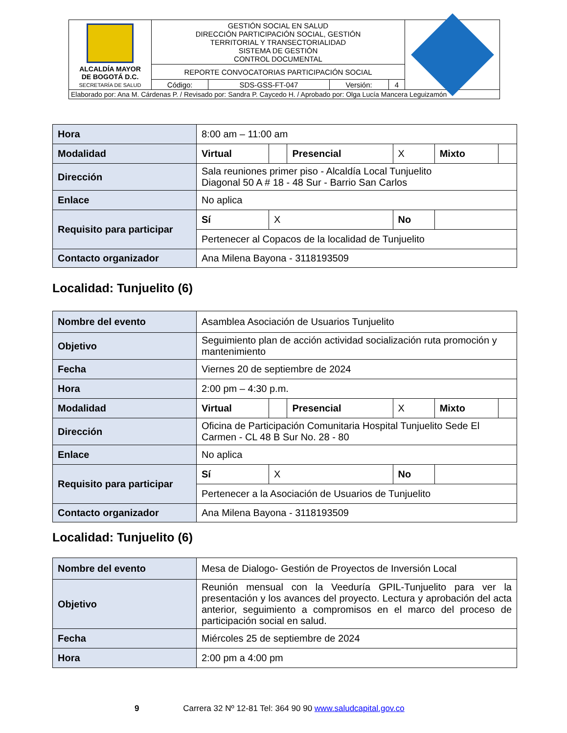| ALCALDÍA MAYOR DE BOGOTÁ D.C. SECRETARÍA DE SALUD | GESTIÓN SOCIAL EN SALUD DIRECCIÓN PARTICIPACIÓN SOCIAL, GESTIÓN TERRITORIAL Y TRANSECTORIALIDAD SISTEMA DE GESTIÓN CONTROL DOCUMENTAL | | | | |
| | REPORTE CONVOCATORIAS PARTICIPACIÓN SOCIAL | | | | |
| | Código: | SDS-GSS-FT-047 | Versión: | 4 | |
| Elaborado por: Ana M. Cárdenas P. / Revisado por: Sandra P. Caycedo H. / Aprobado por: Olga Lucía Mancera Leguizamón | | | | | |
| Hora | 8:00 am – 11:00 am | | | | | |
| Modalidad | Virtual | | Presencial | X | Mixto | |
| Dirección | Sala reuniones primer piso - Alcaldía Local Tunjuelito Diagonal 50 A # 18 - 48 Sur - Barrio San Carlos | | | | | |
| Enlace | No aplica | | | | | |
| Requisito para participar | Sí | X | | No | | |
| | Pertenecer al Copacos de la localidad de Tunjuelito | | | | | |
| Contacto organizador | Ana Milena Bayona - 3118193509 | | | | | |
Localidad: Tunjuelito (6)
| Nombre del evento | Asamblea Asociación de Usuarios Tunjuelito | | | | | |
| Objetivo | Seguimiento plan de acción actividad socialización ruta promoción y mantenimiento | | | | | |
| Fecha | Viernes 20 de septiembre de 2024 | | | | | |
| Hora | 2:00 pm – 4:30 p.m. | | | | | |
| Modalidad | Virtual | | Presencial | X | Mixto | |
| Dirección | Oficina de Participación Comunitaria Hospital Tunjuelito Sede El Carmen - CL 48 B Sur No. 28 - 80 | | | | | |
| Enlace | No aplica | | | | | |
| Requisito para participar | Sí | X | | No | | |
| | Pertenecer a la Asociación de Usuarios de Tunjuelito | | | | | |
| Contacto organizador | Ana Milena Bayona - 3118193509 | | | | | |
Localidad: Tunjuelito (6)
| Nombre del evento | Mesa de Dialogo- Gestión de Proyectos de Inversión Local |
| Objetivo | Reunión mensual con la Veeduría GPIL-Tunjuelito para ver la presentación y los avances del proyecto. Lectura y aprobación del acta anterior, seguimiento a compromisos en el marco del proceso de participación social en salud. |
| Fecha | Miércoles 25 de septiembre de 2024 |
| Hora | 2:00 pm a 4:00 pm |
9 Carrera 32 Nº 12-81 Tel: 364 90 90 www.saludcapital.gov.co